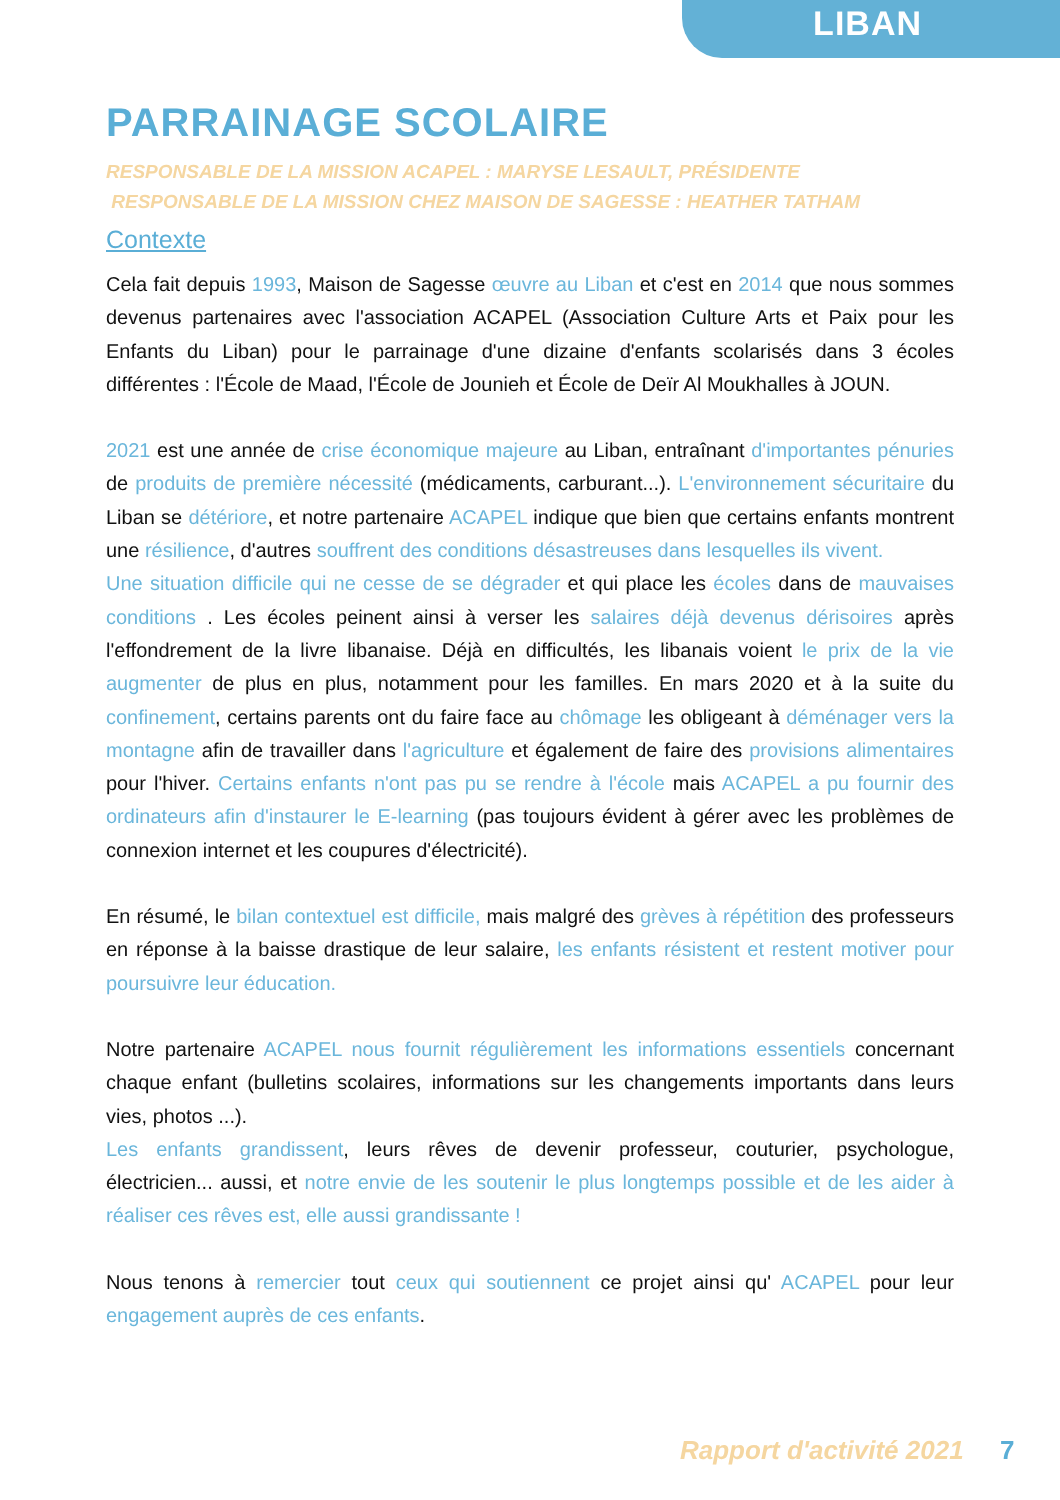LIBAN
PARRAINAGE SCOLAIRE
RESPONSABLE DE LA MISSION ACAPEL : MARYSE LESAULT, PRÉSIDENTE
RESPONSABLE DE LA MISSION CHEZ MAISON DE SAGESSE : HEATHER TATHAM
Contexte
Cela fait depuis 1993, Maison de Sagesse œuvre au Liban et c'est en 2014 que nous sommes devenus partenaires avec l'association ACAPEL (Association Culture Arts et Paix pour les Enfants du Liban) pour le parrainage d'une dizaine d'enfants scolarisés dans 3 écoles différentes : l'École de Maad, l'École de Jounieh et École de Deïr Al Moukhalles à JOUN.
2021 est une année de crise économique majeure au Liban, entraînant d'importantes pénuries de produits de première nécessité (médicaments, carburant...). L'environnement sécuritaire du Liban se détériore, et notre partenaire ACAPEL indique que bien que certains enfants montrent une résilience, d'autres souffrent des conditions désastreuses dans lesquelles ils vivent.
Une situation difficile qui ne cesse de se dégrader et qui place les écoles dans de mauvaises conditions . Les écoles peinent ainsi à verser les salaires déjà devenus dérisoires après l'effondrement de la livre libanaise. Déjà en difficultés, les libanais voient le prix de la vie augmenter de plus en plus, notamment pour les familles. En mars 2020 et à la suite du confinement, certains parents ont du faire face au chômage les obligeant à déménager vers la montagne afin de travailler dans l'agriculture et également de faire des provisions alimentaires pour l'hiver. Certains enfants n'ont pas pu se rendre à l'école mais ACAPEL a pu fournir des ordinateurs afin d'instaurer le E-learning (pas toujours évident à gérer avec les problèmes de connexion internet et les coupures d'électricité).
En résumé, le bilan contextuel est difficile, mais malgré des grèves à répétition des professeurs en réponse à la baisse drastique de leur salaire, les enfants résistent et restent motiver pour poursuivre leur éducation.
Notre partenaire ACAPEL nous fournit régulièrement les informations essentiels concernant chaque enfant (bulletins scolaires, informations sur les changements importants dans leurs vies, photos ...).
Les enfants grandissent, leurs rêves de devenir professeur, couturier, psychologue, électricien... aussi, et notre envie de les soutenir le plus longtemps possible et de les aider à réaliser ces rêves est, elle aussi grandissante !
Nous tenons à remercier tout ceux qui soutiennent ce projet ainsi qu' ACAPEL pour leur engagement auprès de ces enfants.
Rapport d'activité 2021 7